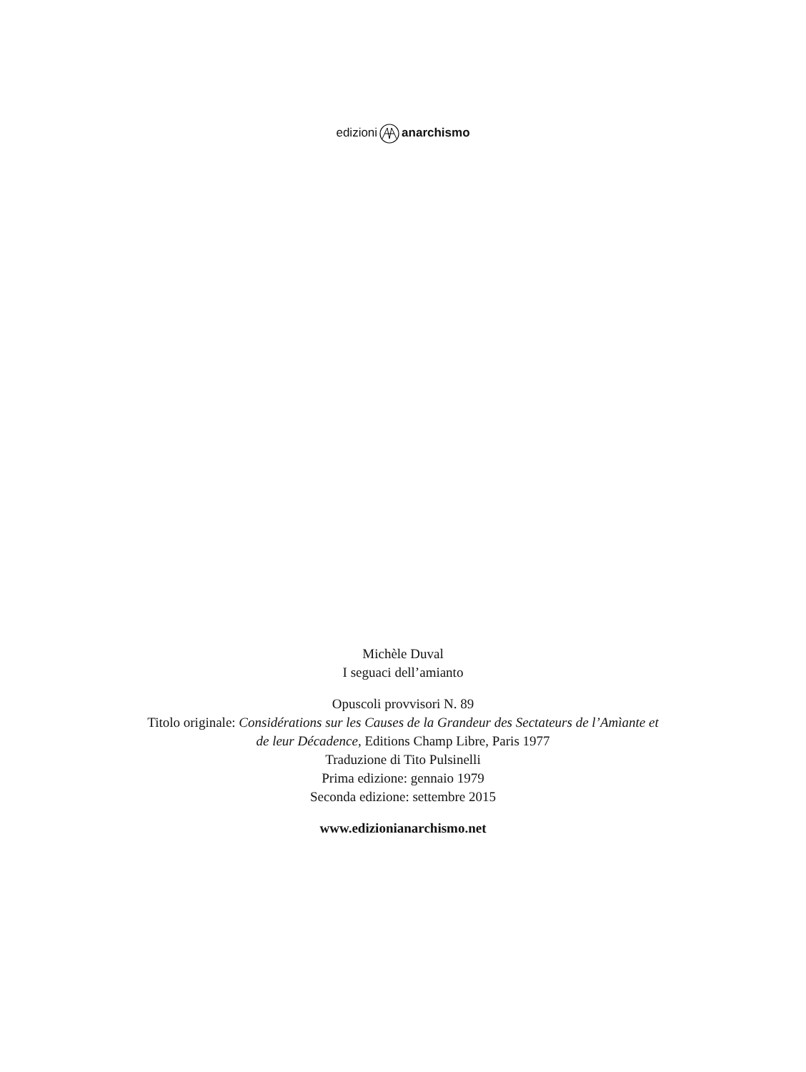edizionianarchismo
Michèle Duval
I seguaci dell’amianto
Opuscoli provvisori N. 89
Titolo originale: Considérations sur les Causes de la Grandeur des Sectateurs de l’Amìante et
de leur Décadence, Editions Champ Libre, Paris 1977
Traduzione di Tito Pulsinelli
Prima edizione: gennaio 1979
Seconda edizione: settembre 2015
www.edizionianarchismo.net